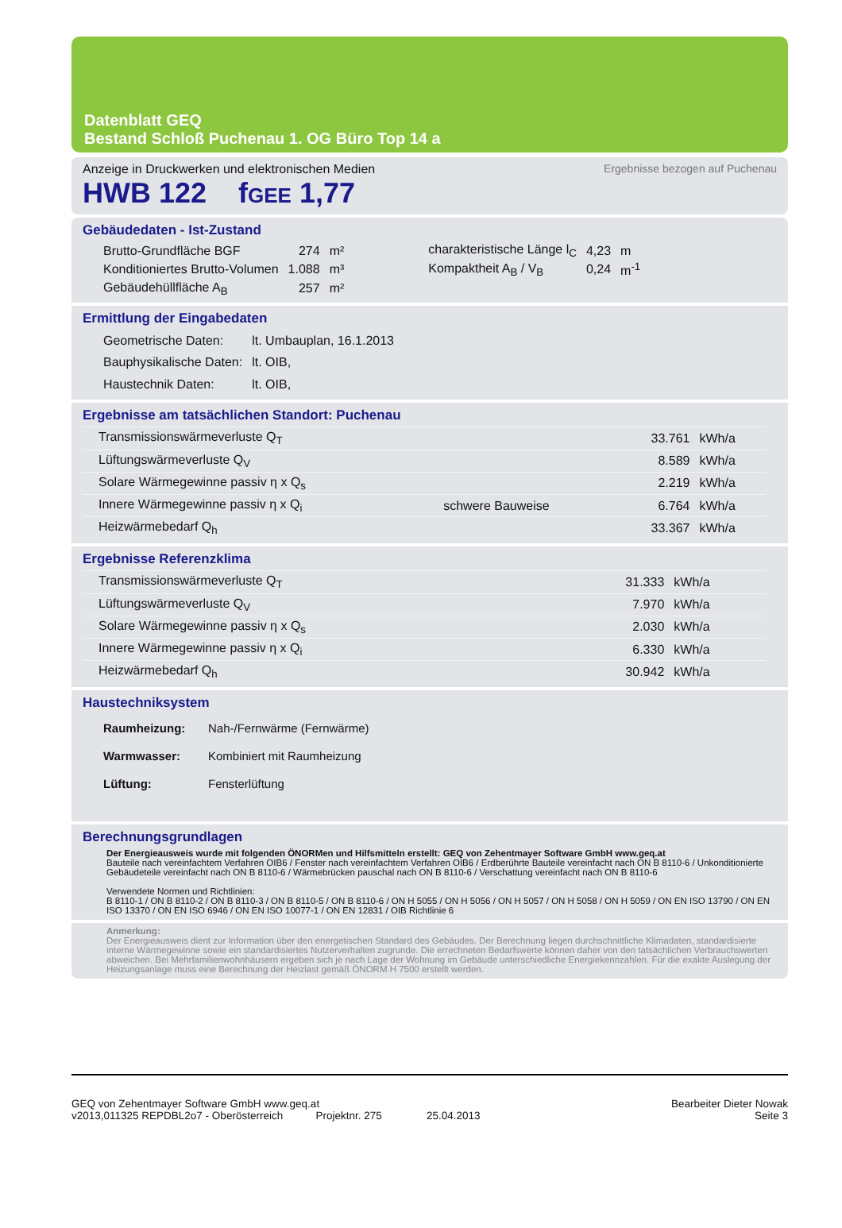Datenblatt GEQ
Bestand Schloß Puchenau 1. OG Büro Top 14 a
Anzeige in Druckwerken und elektronischen Medien Ergebnisse bezogen auf Puchenau
HWB 122 fGEE 1,77
Gebäudedaten - Ist-Zustand
| Brutto-Grundfläche BGF | 274 | m² | charakteristische Länge l<sub>C</sub> | 4,23 | m |
| Konditioniertes Brutto-Volumen | 1.088 | m³ | Kompaktheit A<sub>B</sub> / V<sub>B</sub> | 0,24 | m<sup>-1</sup> |
| Gebäudehüllfläche A<sub>B</sub> | 257 | m² | | | |
Ermittlung der Eingabedaten
| Geometrische Daten: | lt. Umbauplan, 16.1.2013 |
| Bauphysikalische Daten: | lt. OIB, |
| Haustechnik Daten: | lt. OIB, |
Ergebnisse am tatsächlichen Standort: Puchenau
| Transmissionswärmeverluste Q<sub>T</sub> | | 33.761 | kWh/a |
| Lüftungswärmeverluste Q<sub>V</sub> | | 8.589 | kWh/a |
| Solare Wärmegewinne passiv η x Q<sub>s</sub> | | 2.219 | kWh/a |
| Innere Wärmegewinne passiv η x Q<sub>i</sub> | schwere Bauweise | 6.764 | kWh/a |
| Heizwärmebedarf Q<sub>h</sub> | | 33.367 | kWh/a |
Ergebnisse Referenzklima
| Transmissionswärmeverluste Q<sub>T</sub> | 31.333 | kWh/a |
| Lüftungswärmeverluste Q<sub>V</sub> | 7.970 | kWh/a |
| Solare Wärmegewinne passiv η x Q<sub>s</sub> | 2.030 | kWh/a |
| Innere Wärmegewinne passiv η x Q<sub>i</sub> | 6.330 | kWh/a |
| Heizwärmebedarf Q<sub>h</sub> | 30.942 | kWh/a |
Haustechniksystem
| Raumheizung: | Nah-/Fernwärme (Fernwärme) |
| Warmwasser: | Kombiniert mit Raumheizung |
| Lüftung: | Fensterlüftung |
Berechnungsgrundlagen
Der Energieausweis wurde mit folgenden ÖNORMen und Hilfsmitteln erstellt: GEQ von Zehentmayer Software GmbH www.geq.at
Bauteile nach vereinfachtem Verfahren OIB6 / Fenster nach vereinfachtem Verfahren OIB6 / Erdberührte Bauteile vereinfacht nach ON B 8110-6 / Unkonditionierte Gebäudeteile vereinfacht nach ON B 8110-6 / Wärmebrücken pauschal nach ON B 8110-6 / Verschattung vereinfacht nach ON B 8110-6
Verwendete Normen und Richtlinien:
B 8110-1 / ON B 8110-2 / ON B 8110-3 / ON B 8110-5 / ON B 8110-6 / ON H 5055 / ON H 5056 / ON H 5057 / ON H 5058 / ON H 5059 / ON EN ISO 13790 / ON EN ISO 13370 / ON EN ISO 6946 / ON EN ISO 10077-1 / ON EN 12831 / OIB Richtlinie 6
Anmerkung:
Der Energieausweis dient zur Information über den energetischen Standard des Gebäudes. Der Berechnung liegen durchschnittliche Klimadaten, standardisierte interne Wärmegewinne sowie ein standardisiertes Nutzerverhalten zugrunde. Die errechneten Bedarfswerte können daher von den tatsächlichen Verbrauchswerten abweichen. Bei Mehrfamilienwohnhäusern ergeben sich je nach Lage der Wohnung im Gebäude unterschiedliche Energiekennzahlen. Für die exakte Auslegung der Heizungsanlage muss eine Berechnung der Heizlast gemäß ÖNORM H 7500 erstellt werden.
GEQ von Zehentmayer Software GmbH www.geq.at
v2013,011325 REPDBL2o7 - Oberösterreich Projektnr. 275 25.04.2013
Bearbeiter Dieter Nowak
Seite 3